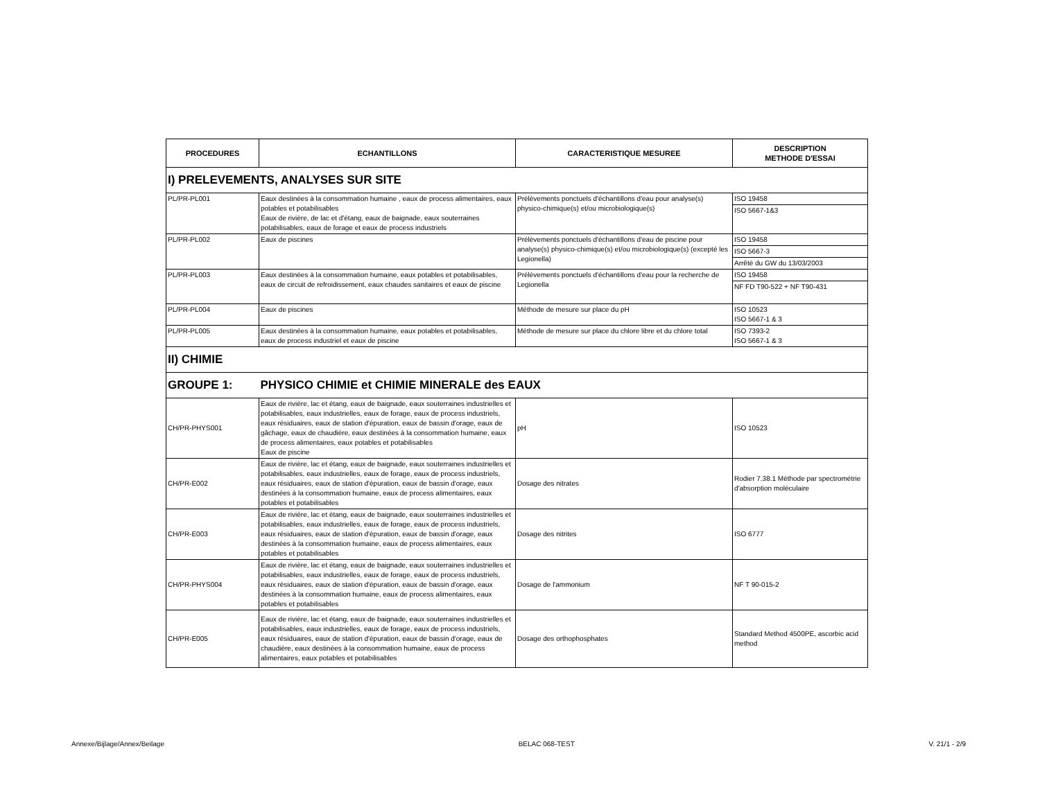| PROCEDURES | ECHANTILLONS | CARACTERISTIQUE MESUREE | DESCRIPTION METHODE D'ESSAI |
| --- | --- | --- | --- |
| I) PRELEVEMENTS, ANALYSES SUR SITE | | | |
| PL/PR-PL001 | Eaux destinées à la consommation humaine , eaux de process alimentaires, eaux potables et potabilisables Eaux de rivière, de lac et d'étang, eaux de baignade, eaux souterraines potabilisables, eaux de forage et eaux de process industriels | Prélèvements ponctuels d'échantillons d'eau pour analyse(s) physico-chimique(s) et/ou microbiologique(s) | ISO 19458 ISO 5667-1&3 |
| PL/PR-PL002 | Eaux de piscines | Prélèvements ponctuels d'échantillons d'eau de piscine pour analyse(s) physico-chimique(s) et/ou microbiologique(s) (excepté les Legionella) | ISO 19458 ISO 5667-3 Arrêté du GW du 13/03/2003 |
| PL/PR-PL003 | Eaux destinées à la consommation humaine, eaux potables et potabilisables, eaux de circuit de refroidissement, eaux chaudes sanitaires et eaux de piscine | Prélèvements ponctuels d'échantillons d'eau pour la recherche de Legionella | ISO 19458 NF FD T90-522 + NF T90-431 |
| PL/PR-PL004 | Eaux de piscines | Méthode de mesure sur place du pH | ISO 10523 ISO 5667-1 & 3 |
| PL/PR-PL005 | Eaux destinées à la consommation humaine, eaux potables et potabilisables, eaux de process industriel et eaux de piscine | Méthode de mesure sur place du chlore libre et du chlore total | ISO 7393-2 ISO 5667-1 & 3 |
| II) CHIMIE | | | |
| GROUPE 1: | PHYSICO CHIMIE et CHIMIE MINERALE des EAUX | | |
| CH/PR-PHYS001 | Eaux de rivière, lac et étang, eaux de baignade, eaux souterraines industrielles et potabilisables, eaux industrielles, eaux de forage, eaux de process industriels, eaux résiduaires, eaux de station d'épuration, eaux de bassin d'orage, eaux de gâchage, eaux de chaudière, eaux destinées à la consommation humaine, eaux de process alimentaires, eaux potables et potabilisables Eaux de piscine | pH | ISO 10523 |
| CH/PR-E002 | Eaux de rivière, lac et étang, eaux de baignade, eaux souterraines industrielles et potabilisables, eaux industrielles, eaux de forage, eaux de process industriels, eaux résiduaires, eaux de station d'épuration, eaux de bassin d'orage, eaux destinées à la consommation humaine, eaux de process alimentaires, eaux potables et potabilisables | Dosage des nitrates | Rodier 7.38.1 Méthode par spectrométrie d'absorption moléculaire |
| CH/PR-E003 | Eaux de rivière, lac et étang, eaux de baignade, eaux souterraines industrielles et potabilisables, eaux industrielles, eaux de forage, eaux de process industriels, eaux résiduaires, eaux de station d'épuration, eaux de bassin d'orage, eaux destinées à la consommation humaine, eaux de process alimentaires, eaux potables et potabilisables | Dosage des nitrites | ISO 6777 |
| CH/PR-PHYS004 | Eaux de rivière, lac et étang, eaux de baignade, eaux souterraines industrielles et potabilisables, eaux industrielles, eaux de forage, eaux de process industriels, eaux résiduaires, eaux de station d'épuration, eaux de bassin d'orage, eaux destinées à la consommation humaine, eaux de process alimentaires, eaux potables et potabilisables | Dosage de l'ammonium | NF T 90-015-2 |
| CH/PR-E005 | Eaux de rivière, lac et étang, eaux de baignade, eaux souterraines industrielles et potabilisables, eaux industrielles, eaux de forage, eaux de process industriels, eaux résiduaires, eaux de station d'épuration, eaux de bassin d'orage, eaux de chaudière, eaux destinées à la consommation humaine, eaux de process alimentaires, eaux potables et potabilisables | Dosage des orthophosphates | Standard Method 4500PE, ascorbic acid method |
Annexe/Bijlage/Annex/Beilage BELAC 068-TEST V. 21/1 - 2/9